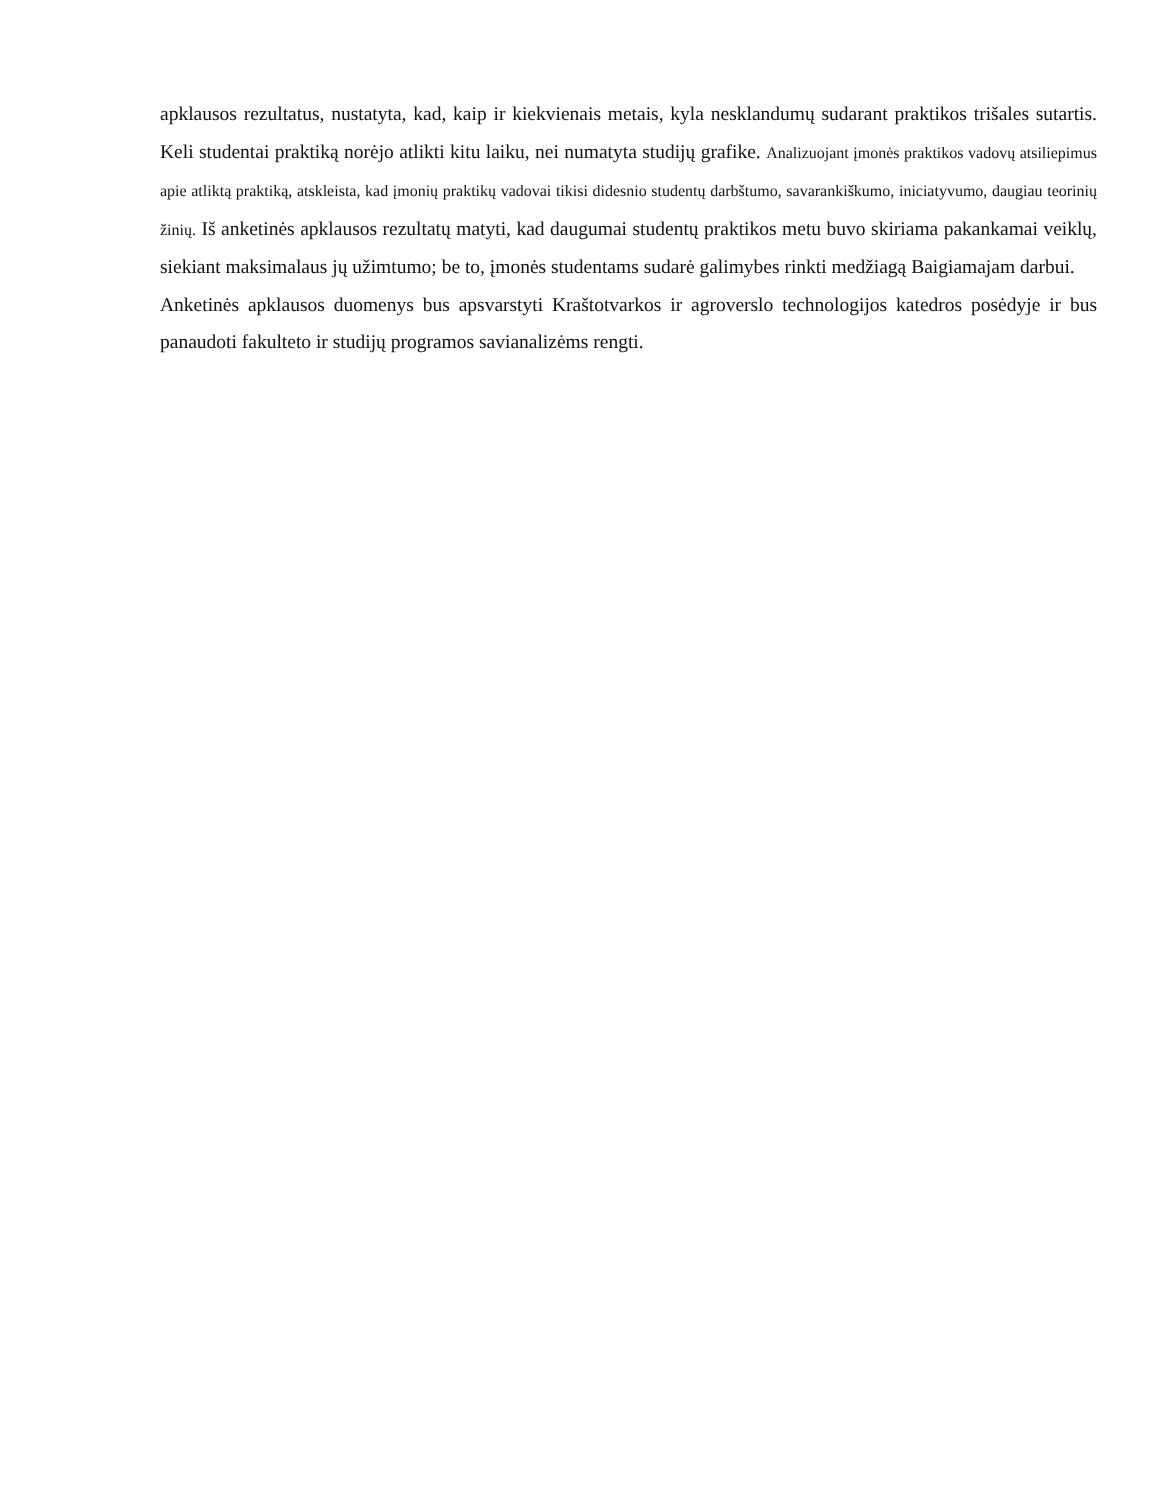apklausos rezultatus, nustatyta, kad, kaip ir kiekvienais metais, kyla nesklandumų sudarant praktikos trišales sutartis. Keli studentai praktiką norėjo atlikti kitu laiku, nei numatyta studijų grafike. Analizuojant įmonės praktikos vadovų atsiliepimus apie atliktą praktiką, atskleista, kad įmonių praktikų vadovai tikisi didesnio studentų darbštumo, savarankiškumo, iniciatyvumo, daugiau teorinių žinių. Iš anketinės apklausos rezultatų matyti, kad daugumai studentų praktikos metu buvo skiriama pakankamai veiklų, siekiant maksimalaus jų užimtumo; be to, įmonės studentams sudarė galimybes rinkti medžiagą Baigiamajam darbui.
Anketinės apklausos duomenys bus apsvarstyti Kraštotvarkos ir agroverslo technologijos katedros posėdyje ir bus panaudoti fakulteto ir studijų programos savianalizėms rengti.